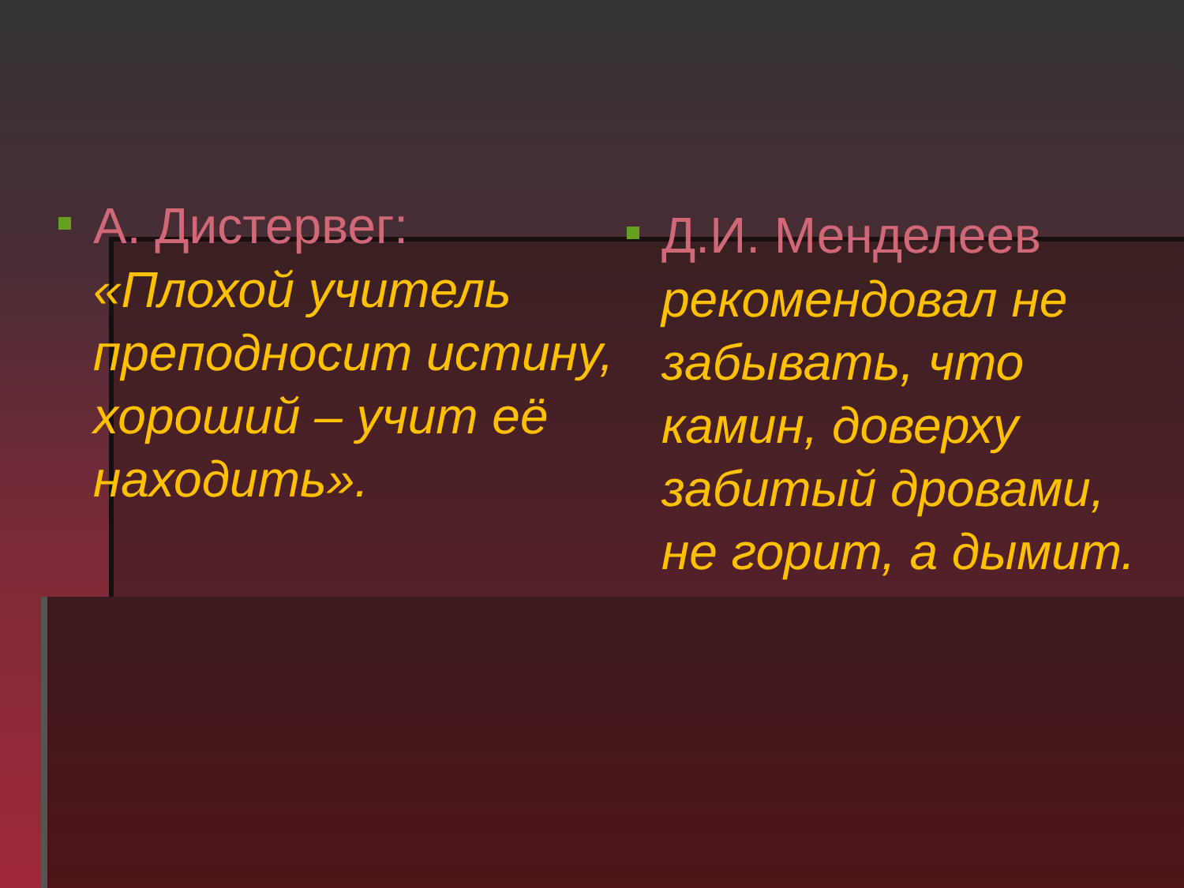А. Дистервег:
«Плохой учитель преподносит истину, хороший – учит её находить».
Д.И. Менделеев
рекомендовал не забывать, что камин, доверху забитый дровами, не горит, а дымит.